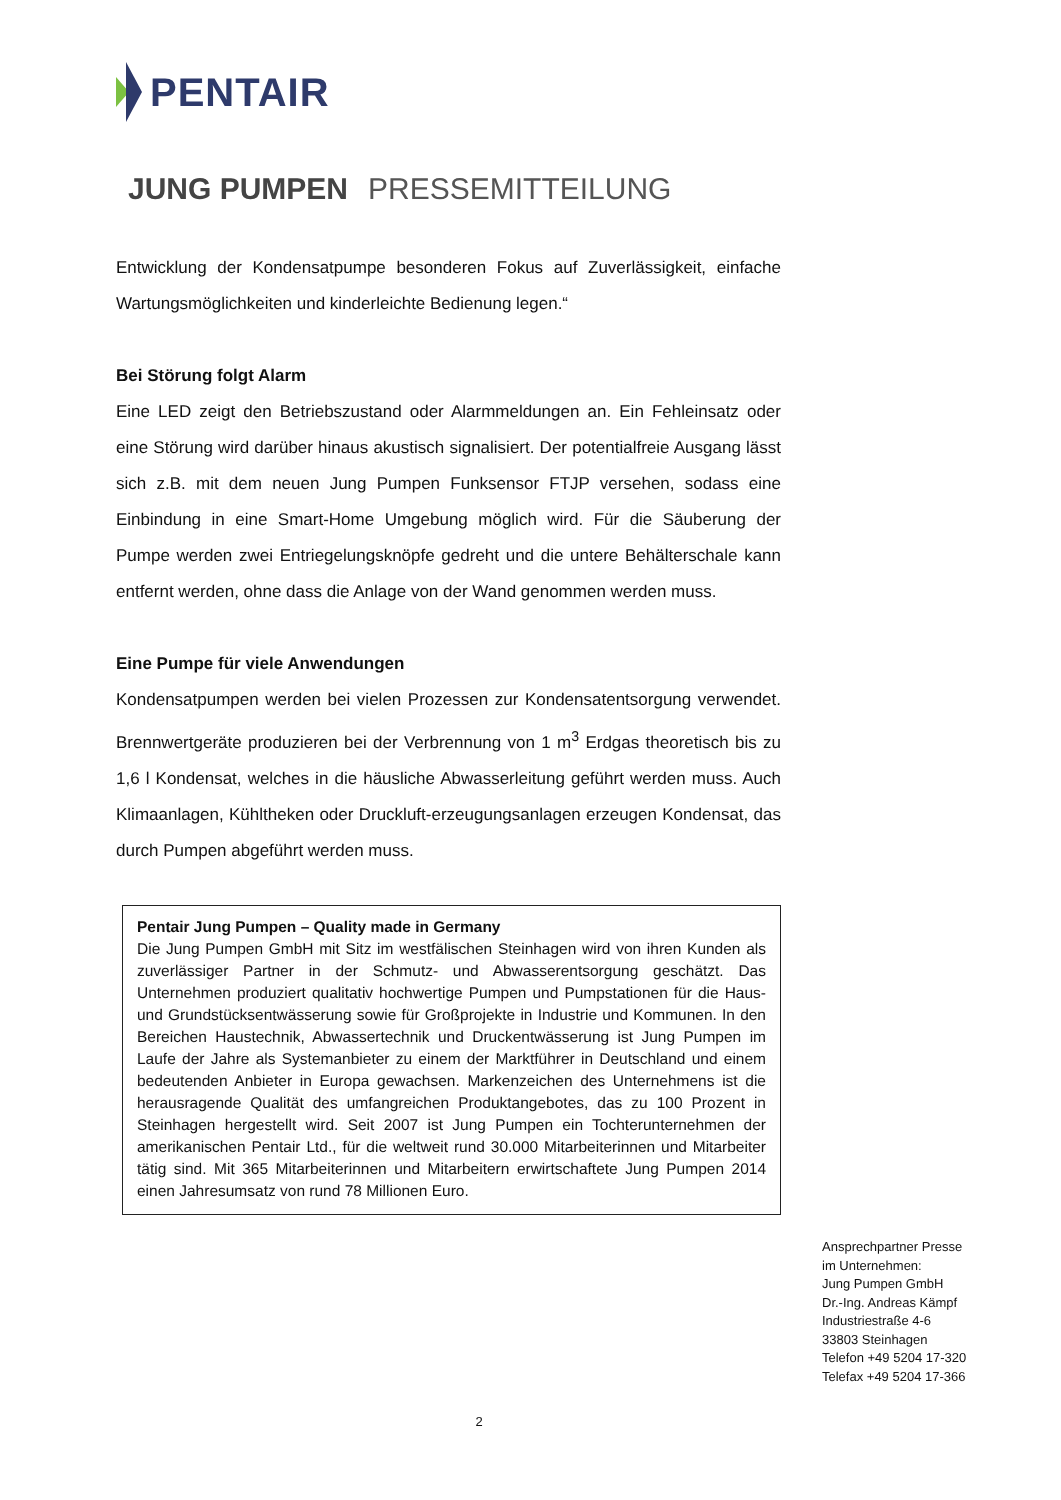PENTAIR
JUNG PUMPEN PRESSEMITTEILUNG
Entwicklung der Kondensatpumpe besonderen Fokus auf Zuverlässigkeit, einfache Wartungsmöglichkeiten und kinderleichte Bedienung legen.“
Bei Störung folgt Alarm
Eine LED zeigt den Betriebszustand oder Alarmmeldungen an. Ein Fehleinsatz oder eine Störung wird darüber hinaus akustisch signalisiert. Der potentialfreie Ausgang lässt sich z.B. mit dem neuen Jung Pumpen Funksensor FTJP versehen, sodass eine Einbindung in eine Smart-Home Umgebung möglich wird. Für die Säuberung der Pumpe werden zwei Entriegelungsknöpfe gedreht und die untere Behälterschale kann entfernt werden, ohne dass die Anlage von der Wand genommen werden muss.
Eine Pumpe für viele Anwendungen
Kondensatpumpen werden bei vielen Prozessen zur Kondensatentsorgung verwendet. Brennwertgeräte produzieren bei der Verbrennung von 1 m<sup>3</sup> Erdgas theoretisch bis zu 1,6 l Kondensat, welches in die häusliche Abwasserleitung geführt werden muss. Auch Klimaanlagen, Kühltheken oder Druckluft-erzeugungsanlagen erzeugen Kondensat, das durch Pumpen abgeführt werden muss.
Pentair Jung Pumpen – Quality made in Germany
Die Jung Pumpen GmbH mit Sitz im westfälischen Steinhagen wird von ihren Kunden als zuverlässiger Partner in der Schmutz- und Abwasserentsorgung geschätzt. Das Unternehmen produziert qualitativ hochwertige Pumpen und Pumpstationen für die Haus- und Grundstücksentwässerung sowie für Großprojekte in Industrie und Kommunen. In den Bereichen Haustechnik, Abwassertechnik und Druckentwässerung ist Jung Pumpen im Laufe der Jahre als Systemanbieter zu einem der Marktführer in Deutschland und einem bedeutenden Anbieter in Europa gewachsen. Markenzeichen des Unternehmens ist die herausragende Qualität des umfangreichen Produktangebotes, das zu 100 Prozent in Steinhagen hergestellt wird. Seit 2007 ist Jung Pumpen ein Tochterunternehmen der amerikanischen Pentair Ltd., für die weltweit rund 30.000 Mitarbeiterinnen und Mitarbeiter tätig sind. Mit 365 Mitarbeiterinnen und Mitarbeitern erwirtschaftete Jung Pumpen 2014 einen Jahresumsatz von rund 78 Millionen Euro.
Ansprechpartner Presse
im Unternehmen:
Jung Pumpen GmbH
Dr.-Ing. Andreas Kämpf
Industriestraße 4-6
33803 Steinhagen
Telefon +49 5204 17-320
Telefax +49 5204 17-366
2